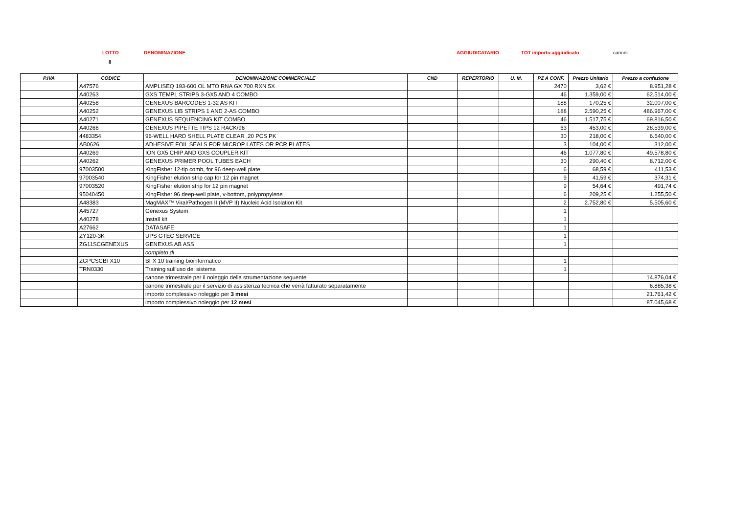LOTTO DENOMINAZIONE AGGIUDICATARIO TOT importo aggiudicato canoni
8
| P.IVA | CODICE | DENOMINAZIONE COMMERCIALE | CND | REPERTORIO | U. M. | PZ A CONF. | Prezzo Unitario | Prezzo a confezione |
| --- | --- | --- | --- | --- | --- | --- | --- | --- |
| | A47576 | AMPLISEQ 193-600 OL MTO RNA GX 700 RXN 5X | | | | 2470 | 3,62 € | 8.951,28 € |
| | A40263 | GXS TEMPL STRIPS 3-GX5 AND 4 COMBO | | | | 46 | 1.359,00 € | 62.514,00 € |
| | A40258 | GENEXUS BARCODES 1-32 AS KIT | | | | 188 | 170,25 € | 32.007,00 € |
| | A40252 | GENEXUS LIB STRIPS 1 AND 2-AS COMBO | | | | 188 | 2.590,25 € | 486.967,00 € |
| | A40271 | GENEXUS SEQUENCING KIT COMBO | | | | 46 | 1.517,75 € | 69.816,50 € |
| | A40266 | GENEXUS PIPETTE TIPS 12 RACK/96 | | | | 63 | 453,00 € | 28.539,00 € |
| | 4483354 | 96-WELL HARD SHELL PLATE CLEAR ,20 PCS PK | | | | 30 | 218,00 € | 6.540,00 € |
| | AB0626 | ADHESIVE FOIL SEALS FOR MICROP LATES OR PCR PLATES | | | | 3 | 104,00 € | 312,00 € |
| | A40269 | ION GX5 CHIP AND GXS COUPLER KIT | | | | 46 | 1.077,80 € | 49.578,80 € |
| | A40262 | GENEXUS PRIMER POOL TUBES EACH | | | | 30 | 290,40 € | 8.712,00 € |
| | 97003500 | KingFisher 12-tip comb, for 96 deep-well plate | | | | 6 | 68,59 € | 411,53 € |
| | 97003540 | KingFisher elution strip cap for 12 pin magnet | | | | 9 | 41,59 € | 374,31 € |
| | 97003520 | KingFisher elution strip for 12 pin magnet | | | | 9 | 54,64 € | 491,74 € |
| | 95040450 | KingFisher 96 deep-well plate, v-bottom, polypropylene | | | | 6 | 209,25 € | 1.255,50 € |
| | A48383 | MagMAX™ Viral/Pathogen II (MVP II) Nucleic Acid Isolation Kit | | | | 2 | 2.752,80 € | 5.505,60 € |
| | A45727 | Genexus System | | | | 1 | | |
| | A40278 | Install kit | | | | 1 | | |
| | A27662 | DATASAFE | | | | 1 | | |
| | ZY120-3K | UPS GTEC SERVICE | | | | 1 | | |
| | ZG11SCGENEXUS | GENEXUS AB ASS | | | | 1 | | |
| | | completo di | | | | | | |
| | ZGPCSCBFX10 | BFX 10 training bioinformatico | | | | 1 | | |
| | TRN0330 | Training sull'uso del sistema | | | | 1 | | |
| | | canone trimestrale per il noleggio della strumentazione seguente | | | | | | 14.876,04 € |
| | | canone trimestrale per il servizio di assistenza tecnica che verrà fatturato separatamente | | | | | | 6.885,38 € |
| | | importo complessivo noleggio per 3 mesi | | | | | | 21.761,42 € |
| | | importo complessivo noleggio per 12 mesi | | | | | | 87.045,68 € |